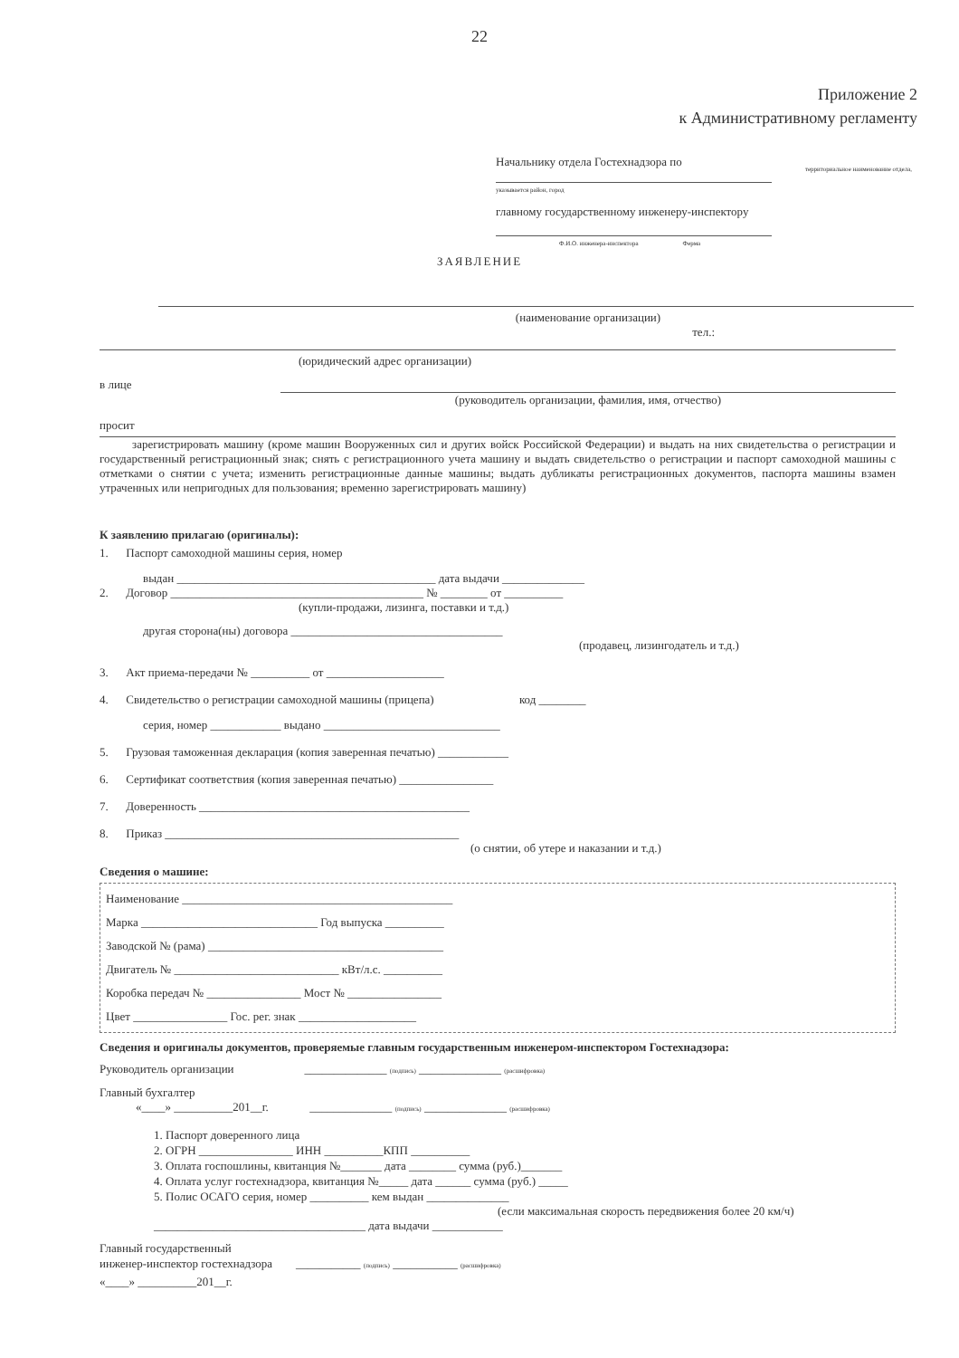22
Приложение 2
к Административному регламенту
Начальнику отдела Гостехнадзора по территориальное наименование отдела,
указывается район, город
главному государственному инженеру-инспектору
Ф.И.О. инженера-инспектора Ферма
ЗАЯВЛЕНИЕ
(наименование организации)
тел.:
(юридический адрес организации)
в лице
(руководитель организации, фамилия, имя, отчество)
просит
зарегистрировать машину (кроме машин Вооруженных сил и других войск Российской Федерации) и выдать на них свидетельства о регистрации и государственный регистрационный знак; снять с регистрационного учета машину и выдать свидетельство о регистрации и паспорт самоходной машины с отметками о снятии с учета; изменить регистрационные данные машины; выдать дубликаты регистрационных документов, паспорта машины взамен утраченных или непригодных для пользования; временно зарегистрировать машину)
К заявлению прилагаю (оригиналы):
1. Паспорт самоходной машины серия, номер
выдан ____________________________________________ дата выдачи ______________
2. Договор ___________________________________________ № ________ от __________
(купли-продажи, лизинга, поставки и т.д.)
другая сторона(ны) договора ____________________________________
(продавец, лизингодатель и т.д.)
3. Акт приема-передачи № __________ от ____________________
4. Свидетельство о регистрации самоходной машины (прицепа) код ________
серия, номер ____________ выдано ______________________________
5. Грузовая таможенная декларация (копия заверенная печатью) ____________
6. Сертификат соответствия (копия заверенная печатью) ________________
7. Доверенность ______________________________________________
8. Приказ __________________________________________________
(о снятии, об утере и наказании и т.д.)
Сведения о машине:
Наименование ______________________________________________
Марка ______________________________ Год выпуска __________
Заводской № (рама) ________________________________________
Двигатель № ____________________________ кВт/л.с. __________
Коробка передач № ________________ Мост № ________________
Цвет ________________ Гос. рег. знак ____________________
Сведения и оригиналы документов, проверяемые главным государственным инженером-инспектором Гостехнадзора:
Руководитель организации ______________ (подпись) ______________ (расшифровка)
Главный бухгалтер
«____» __________201__г. ______________ (подпись) ______________ (расшифровка)
1. Паспорт доверенного лица
2. ОГРН ________________ ИНН __________КПП __________
3. Оплата госпошлины, квитанция №_______ дата ________ сумма (руб.)_______
4. Оплата услуг гостехнадзора, квитанция №_____ дата ______ сумма (руб.) _____
5. Полис ОСАГО серия, номер __________ кем выдан ______________
(если максимальная скорость передвижения более 20 км/ч)
____________________________________ дата выдачи ____________
Главный государственный
инженер-инспектор гостехнадзора ___________ (подпись) ___________ (расшифровка)
«____» __________201__г.